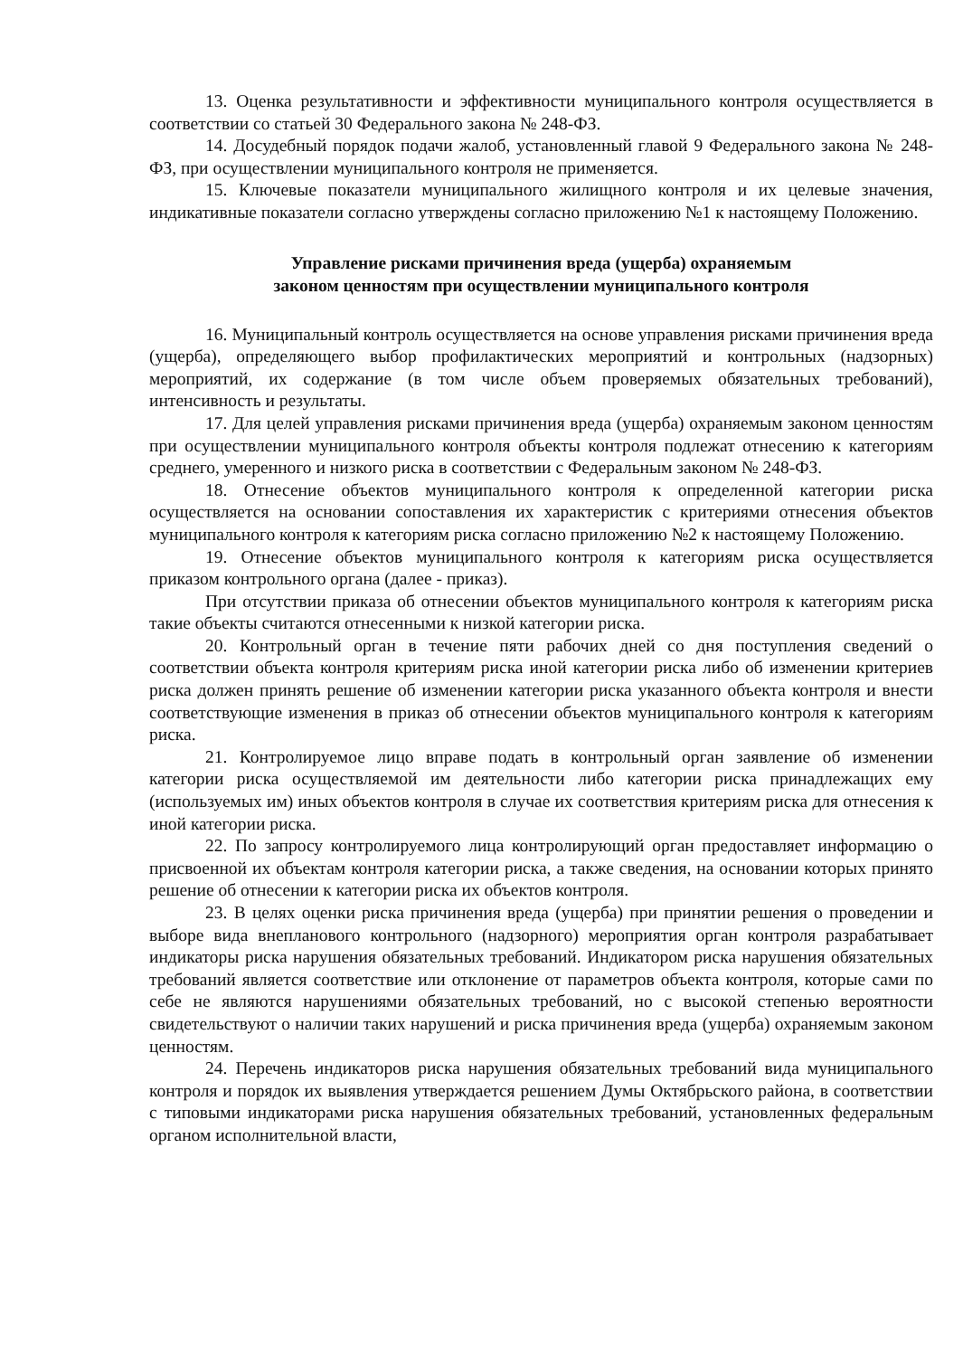13. Оценка результативности и эффективности муниципального контроля осуществляется в соответствии со статьей 30 Федерального закона № 248-ФЗ.
14. Досудебный порядок подачи жалоб, установленный главой 9 Федерального закона № 248-ФЗ, при осуществлении муниципального контроля не применяется.
15. Ключевые показатели муниципального жилищного контроля и их целевые значения, индикативные показатели согласно утверждены согласно приложению №1 к настоящему Положению.
Управление рисками причинения вреда (ущерба) охраняемым
законом ценностям при осуществлении муниципального контроля
16. Муниципальный контроль осуществляется на основе управления рисками причинения вреда (ущерба), определяющего выбор профилактических мероприятий и контрольных (надзорных) мероприятий, их содержание (в том числе объем проверяемых обязательных требований), интенсивность и результаты.
17. Для целей управления рисками причинения вреда (ущерба) охраняемым законом ценностям при осуществлении муниципального контроля объекты контроля подлежат отнесению к категориям среднего, умеренного и низкого риска в соответствии с Федеральным законом № 248-ФЗ.
18. Отнесение объектов муниципального контроля к определенной категории риска осуществляется на основании сопоставления их характеристик с критериями отнесения объектов муниципального контроля к категориям риска согласно приложению №2 к настоящему Положению.
19. Отнесение объектов муниципального контроля к категориям риска осуществляется приказом контрольного органа (далее - приказ).
При отсутствии приказа об отнесении объектов муниципального контроля к категориям риска такие объекты считаются отнесенными к низкой категории риска.
20. Контрольный орган в течение пяти рабочих дней со дня поступления сведений о соответствии объекта контроля критериям риска иной категории риска либо об изменении критериев риска должен принять решение об изменении категории риска указанного объекта контроля и внести соответствующие изменения в приказ об отнесении объектов муниципального контроля к категориям риска.
21. Контролируемое лицо вправе подать в контрольный орган заявление об изменении категории риска осуществляемой им деятельности либо категории риска принадлежащих ему (используемых им) иных объектов контроля в случае их соответствия критериям риска для отнесения к иной категории риска.
22. По запросу контролируемого лица контролирующий орган предоставляет информацию о присвоенной их объектам контроля категории риска, а также сведения, на основании которых принято решение об отнесении к категории риска их объектов контроля.
23. В целях оценки риска причинения вреда (ущерба) при принятии решения о проведении и выборе вида внепланового контрольного (надзорного) мероприятия орган контроля разрабатывает индикаторы риска нарушения обязательных требований. Индикатором риска нарушения обязательных требований является соответствие или отклонение от параметров объекта контроля, которые сами по себе не являются нарушениями обязательных требований, но с высокой степенью вероятности свидетельствуют о наличии таких нарушений и риска причинения вреда (ущерба) охраняемым законом ценностям.
24. Перечень индикаторов риска нарушения обязательных требований вида муниципального контроля и порядок их выявления утверждается решением Думы Октябрьского района, в соответствии с типовыми индикаторами риска нарушения обязательных требований, установленных федеральным органом исполнительной власти,